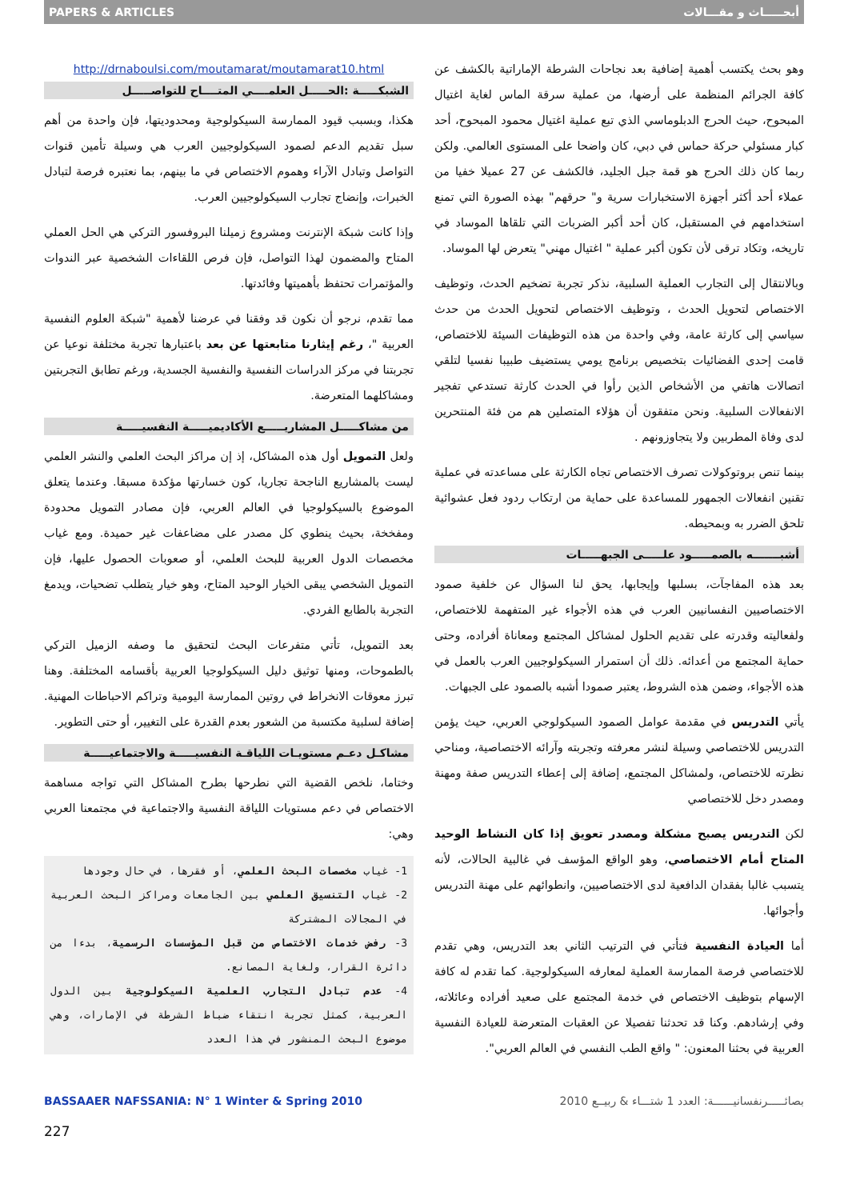PAPERS & ARTICLES أبحـــــاث و مقـــالات
وهو بحث يكتسب أهمية إضافية بعد نجاحات الشرطة الإماراتية بالكشف عن كافة الجرائم المنظمة على أرضها، من عملية سرقة الماس لغاية اغتيال المبحوح، حيث الحرج الدبلوماسي الذي تبع عملية اغتيال محمود المبحوح، أحد كبار مسئولي حركة حماس في دبي، كان واضحا على المستوى العالمي. ولكن ربما كان ذلك الحرج هو قمة جبل الجليد، فالكشف عن 27 عميلا خفيا من عملاء أحد أكثر أجهزة الاستخبارات سرية و" حرقهم" بهذه الصورة التي تمنع استخدامهم في المستقبل، كان أحد أكبر الضربات التي تلقاها الموساد في تاريخه، وتكاد ترقى لأن تكون أكبر عملية " اغتيال مهني" يتعرض لها الموساد.
وبالانتقال إلى التجارب العملية السلبية، نذكر تجربة تضخيم الحدث، وتوظيف الاختصاص لتحويل الحدث ، وتوظيف الاختصاص لتحويل الحدث من حدث سياسي إلى كارثة عامة، وفي واحدة من هذه التوظيفات السيئة للاختصاص، قامت إحدى الفضائيات بتخصيص برنامج يومي يستضيف طبيبا نفسيا لتلقي اتصالات هاتفي من الأشخاص الذين رأوا في الحدث كارثة تستدعي تفجير الانفعالات السلبية. ونحن متفقون أن هؤلاء المتصلين هم من فئة المنتحرين لدى وفاة المطربين ولا يتجاوزونهم .
بينما تنص بروتوكولات تصرف الاختصاص تجاه الكارثة على مساعدته في عملية تقنين انفعالات الجمهور للمساعدة على حماية من ارتكاب ردود فعل عشوائية تلحق الضرر به وبمحيطه.
أشبـــــــه بالصمـــــود علـــــى الجبهـــــات
بعد هذه المفاجآت، بسلبها وإيجابها، يحق لنا السؤال عن خلفية صمود الاختصاصيين النفسانيين العرب في هذه الأجواء غير المتفهمة للاختصاص، ولفعاليته وقدرته على تقديم الحلول لمشاكل المجتمع ومعاناة أفراده، وحتى حماية المجتمع من أعدائه. ذلك أن استمرار السيكولوجيين العرب بالعمل في هذه الأجواء، وضمن هذه الشروط، يعتبر صمودا أشبه بالصمود على الجبهات.
يأتي التدريس في مقدمة عوامل الصمود السيكولوجي العربي، حيث يؤمن التدريس للاختصاصي وسيلة لنشر معرفته وتجربته وآرائه الاختصاصية، ومناحي نظرته للاختصاص، ولمشاكل المجتمع، إضافة إلى إعطاء التدريس صفة ومهنة ومصدر دخل للاختصاصي
لكن التدريس يصبح مشكلة ومصدر تعويق إذا كان النشاط الوحيد المتاح أمام الاختصاصي، وهو الواقع المؤسف في غالبية الحالات، لأنه يتسبب غالبا بفقدان الدافعية لدى الاختصاصيين، وانطوائهم على مهنة التدريس وأجوائها.
أما العيادة النفسية فتأتي في الترتيب الثاني بعد التدريس، وهي تقدم للاختصاصي فرصة الممارسة العملية لمعارفه السيكولوجية. كما تقدم له كافة الإسهام بتوظيف الاختصاص في خدمة المجتمع على صعيد أفراده وعائلاته، وفي إرشادهم. وكنا قد تحدثنا تفصيلا عن العقبات المتعرضة للعيادة النفسية العربية في بحثنا المعنون: " واقع الطب النفسي في العالم العربي".
http://drnaboulsi.com/moutamarat/moutamarat10.html
الشبكـــــة :الحـــــل العلمــــي المتــــاح للتواصـــــل
هكذا، وبسبب قيود الممارسة السيكولوجية ومحدوديتها، فإن واحدة من أهم سبل تقديم الدعم لصمود السيكولوجيين العرب هي وسيلة تأمين قنوات التواصل وتبادل الآراء وهموم الاختصاص في ما بينهم، بما نعتبره فرصة لتبادل الخبرات، وإنضاج تجارب السيكولوجيين العرب.
وإذا كانت شبكة الإنترنت ومشروع زميلنا البروفسور التركي هي الحل العملي المتاح والمضمون لهذا التواصل، فإن فرص اللقاءات الشخصية عبر الندوات والمؤتمرات تحتفظ بأهميتها وفائدتها.
مما تقدم، نرجو أن نكون قد وفقنا في عرضنا لأهمية "شبكة العلوم النفسية العربية "، رغم إيثارنا متابعتها عن بعد باعتبارها تجربة مختلفة نوعيا عن تجربتنا في مركز الدراسات النفسية والنفسية الجسدية، ورغم تطابق التجربتين ومشاكلهما المتعرضة.
من مشاكـــــل المشاريـــــع الأكاديميـــــة النفسيـــــة
ولعل التمويل أول هذه المشاكل، إذ إن مراكز البحث العلمي والنشر العلمي ليست بالمشاريع الناجحة تجاريا، كون خسارتها مؤكدة مسبقا. وعندما يتعلق الموضوع بالسيكولوجيا في العالم العربي، فإن مصادر التمويل محدودة ومفخخة، بحيث ينطوي كل مصدر على مضاعفات غير حميدة. ومع غياب مخصصات الدول العربية للبحث العلمي، أو صعوبات الحصول عليها، فإن التمويل الشخصي يبقى الخيار الوحيد المتاح، وهو خيار يتطلب تضحيات، ويدمغ التجربة بالطابع الفردي.
بعد التمويل، تأتي متفرعات البحث لتحقيق ما وصفه الزميل التركي بالطموحات، ومنها توثيق دليل السيكولوجيا العربية بأقسامه المختلفة. وهنا تبرز معوقات الانخراط في روتين الممارسة اليومية وتراكم الاحباطات المهنية. إضافة لسلبية مكتسبة من الشعور بعدم القدرة على التغيير، أو حتى التطوير.
مشاكـل دعـم مستويـات اللياقـة النفسيـــــة والاجتماعيـــــة
وختاما، نلخص القضية التي نطرحها بطرح المشاكل التي تواجه مساهمة الاختصاص في دعم مستويات اللياقة النفسية والاجتماعية في مجتمعنا العربي وهي:
1- غياب مخصصات البحث العلمي، أو فقرها، في حال وجودها
2- غياب التنسيق العلمي بين الجامعات ومراكز البحث العربية في المجالات المشتركة
3- رفض خدمات الاختصاص من قبل المؤسسات الرسمية، بدءا من دائرة القرار، ولغاية المصانع.
4- عدم تبادل التجارب العلمية السيكولوجية بين الدول العربية، كمثل تجربة انتقاء ضباط الشرطة في الإمارات، وهي موضوع البحث المنشور في هذا العدد
BASSAAER NAFSSANIA: N° 1 Winter & Spring 2010 بصائـــــرنفسانيــــــة: العدد 1 شتـــاء & ربيــع 2010
227